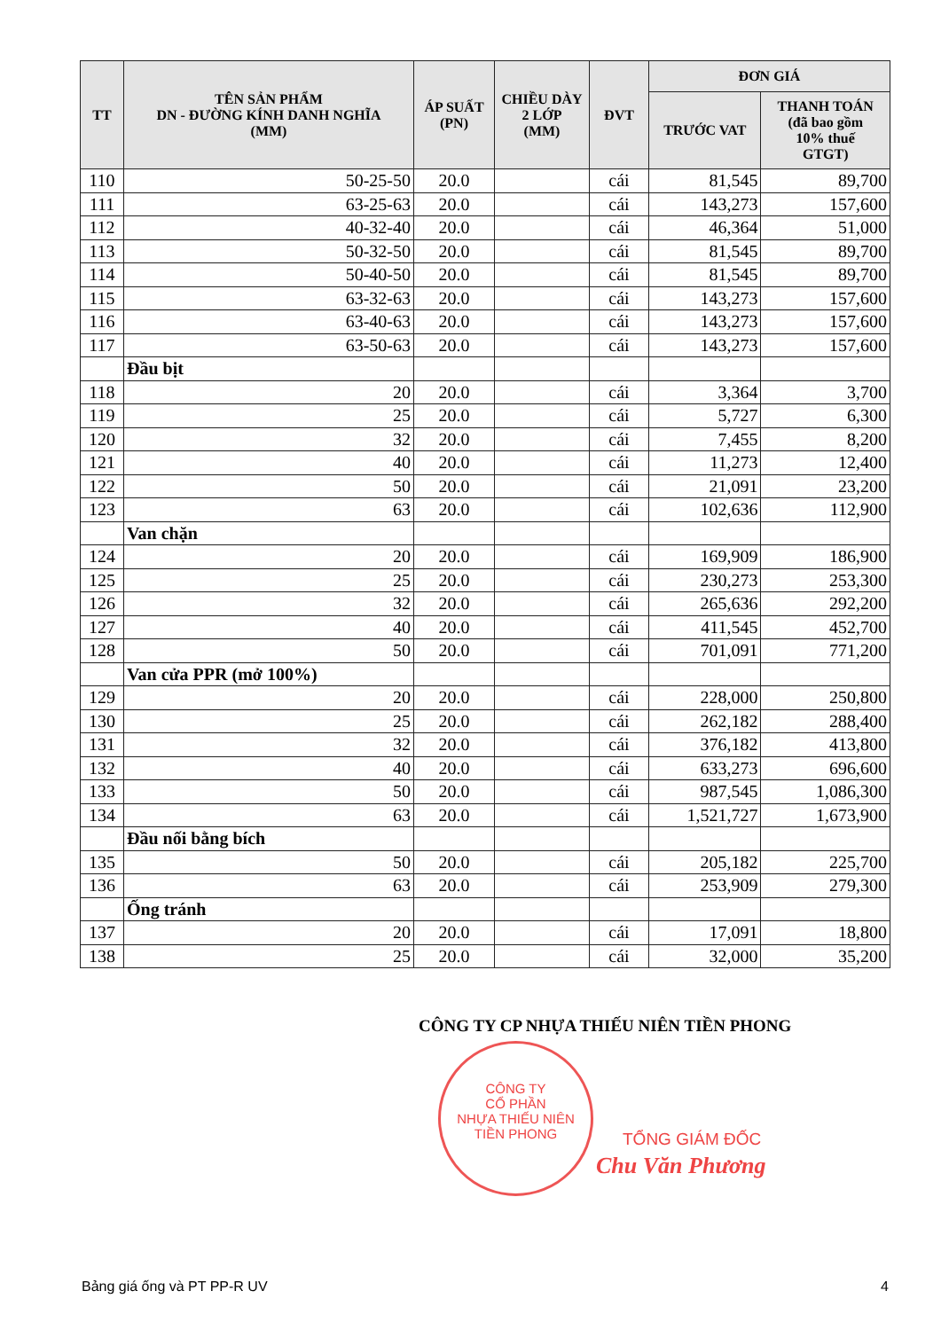| TT | TÊN SẢN PHẨM DN - ĐƯỜNG KÍNH DANH NGHĨA (MM) | ÁP SUẤT (PN) | CHIỀU DÀY 2 LỚP (MM) | ĐVT | ĐƠN GIÁ | |
| --- | --- | --- | --- | --- | --- | --- |
| | | | | | TRƯỚC VAT | THANH TOÁN (đã bao gồm 10% thuế GTGT) |
| 110 | 50-25-50 | 20.0 | | cái | 81,545 | 89,700 |
| 111 | 63-25-63 | 20.0 | | cái | 143,273 | 157,600 |
| 112 | 40-32-40 | 20.0 | | cái | 46,364 | 51,000 |
| 113 | 50-32-50 | 20.0 | | cái | 81,545 | 89,700 |
| 114 | 50-40-50 | 20.0 | | cái | 81,545 | 89,700 |
| 115 | 63-32-63 | 20.0 | | cái | 143,273 | 157,600 |
| 116 | 63-40-63 | 20.0 | | cái | 143,273 | 157,600 |
| 117 | 63-50-63 | 20.0 | | cái | 143,273 | 157,600 |
| | Đầu bịt | | | | | |
| 118 | 20 | 20.0 | | cái | 3,364 | 3,700 |
| 119 | 25 | 20.0 | | cái | 5,727 | 6,300 |
| 120 | 32 | 20.0 | | cái | 7,455 | 8,200 |
| 121 | 40 | 20.0 | | cái | 11,273 | 12,400 |
| 122 | 50 | 20.0 | | cái | 21,091 | 23,200 |
| 123 | 63 | 20.0 | | cái | 102,636 | 112,900 |
| | Van chặn | | | | | |
| 124 | 20 | 20.0 | | cái | 169,909 | 186,900 |
| 125 | 25 | 20.0 | | cái | 230,273 | 253,300 |
| 126 | 32 | 20.0 | | cái | 265,636 | 292,200 |
| 127 | 40 | 20.0 | | cái | 411,545 | 452,700 |
| 128 | 50 | 20.0 | | cái | 701,091 | 771,200 |
| | Van cửa PPR (mở 100%) | | | | | |
| 129 | 20 | 20.0 | | cái | 228,000 | 250,800 |
| 130 | 25 | 20.0 | | cái | 262,182 | 288,400 |
| 131 | 32 | 20.0 | | cái | 376,182 | 413,800 |
| 132 | 40 | 20.0 | | cái | 633,273 | 696,600 |
| 133 | 50 | 20.0 | | cái | 987,545 | 1,086,300 |
| 134 | 63 | 20.0 | | cái | 1,521,727 | 1,673,900 |
| | Đầu nối bằng bích | | | | | |
| 135 | 50 | 20.0 | | cái | 205,182 | 225,700 |
| 136 | 63 | 20.0 | | cái | 253,909 | 279,300 |
| | Ống tránh | | | | | |
| 137 | 20 | 20.0 | | cái | 17,091 | 18,800 |
| 138 | 25 | 20.0 | | cái | 32,000 | 35,200 |
CÔNG TY CP NHỰA THIẾU NIÊN TIỀN PHONG
CÔNG TY
CỔ PHẦN
NHỰA THIẾU NIÊN
TIỀN PHONG
TỔNG GIÁM ĐỐC
Chu Văn Phương
Bảng giá ống và PT PP-R UV 4